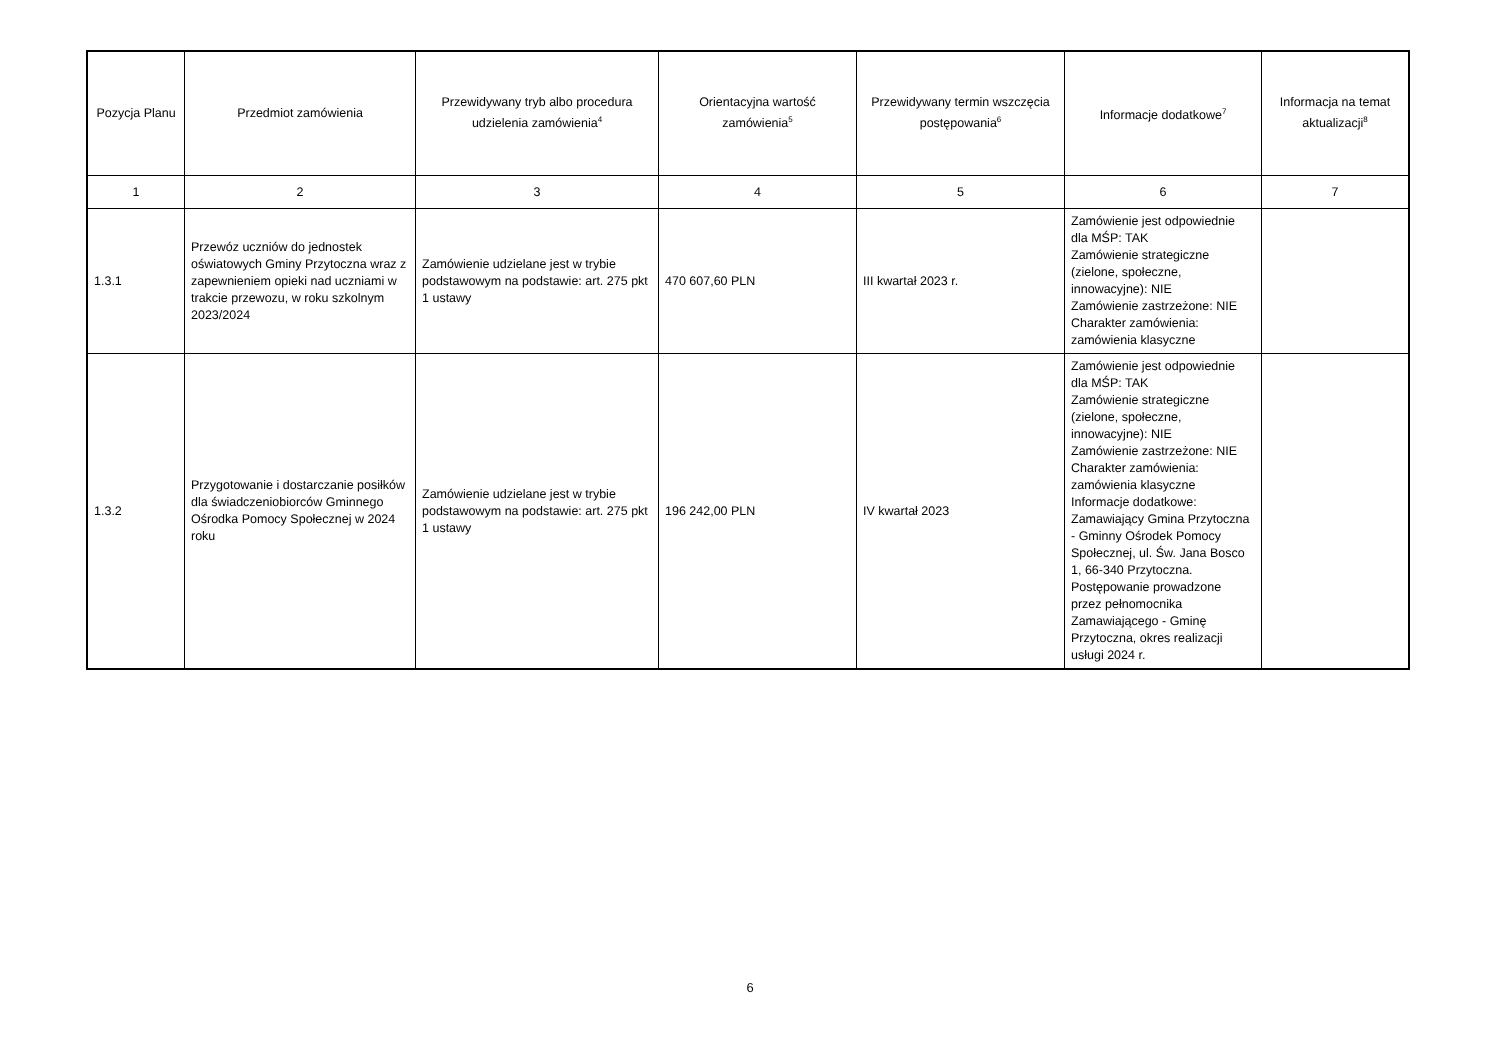| Pozycja Planu | Przedmiot zamówienia | Przewidywany tryb albo procedura udzielenia zamówienia<sup>4</sup> | Orientacyjna wartość zamówienia<sup>5</sup> | Przewidywany termin wszczęcia postępowania<sup>6</sup> | Informacje dodatkowe<sup>7</sup> | Informacja na temat aktualizacji<sup>8</sup> |
| --- | --- | --- | --- | --- | --- | --- |
| 1 | 2 | 3 | 4 | 5 | 6 | 7 |
| 1.3.1 | Przewóz uczniów do jednostek oświatowych Gminy Przytoczna wraz z zapewnieniem opieki nad uczniami w trakcie przewozu, w roku szkolnym 2023/2024 | Zamówienie udzielane jest w trybie podstawowym na podstawie: art. 275 pkt 1 ustawy | 470 607,60 PLN | III kwartał 2023 r. | Zamówienie jest odpowiednie dla MŚP: TAK Zamówienie strategiczne (zielone, społeczne, innowacyjne): NIE Zamówienie zastrzeżone: NIE Charakter zamówienia: zamówienia klasyczne | |
| 1.3.2 | Przygotowanie i dostarczanie posiłków dla świadczeniobiorców Gminnego Ośrodka Pomocy Społecznej w 2024 roku | Zamówienie udzielane jest w trybie podstawowym na podstawie: art. 275 pkt 1 ustawy | 196 242,00 PLN | IV kwartał 2023 | Zamówienie jest odpowiednie dla MŚP: TAK Zamówienie strategiczne (zielone, społeczne, innowacyjne): NIE Zamówienie zastrzeżone: NIE Charakter zamówienia: zamówienia klasyczne Informacje dodatkowe: Zamawiający Gmina Przytoczna - Gminny Ośrodek Pomocy Społecznej, ul. Św. Jana Bosco 1, 66-340 Przytoczna. Postępowanie prowadzone przez pełnomocnika Zamawiającego - Gminę Przytoczna, okres realizacji usługi 2024 r. | |
6